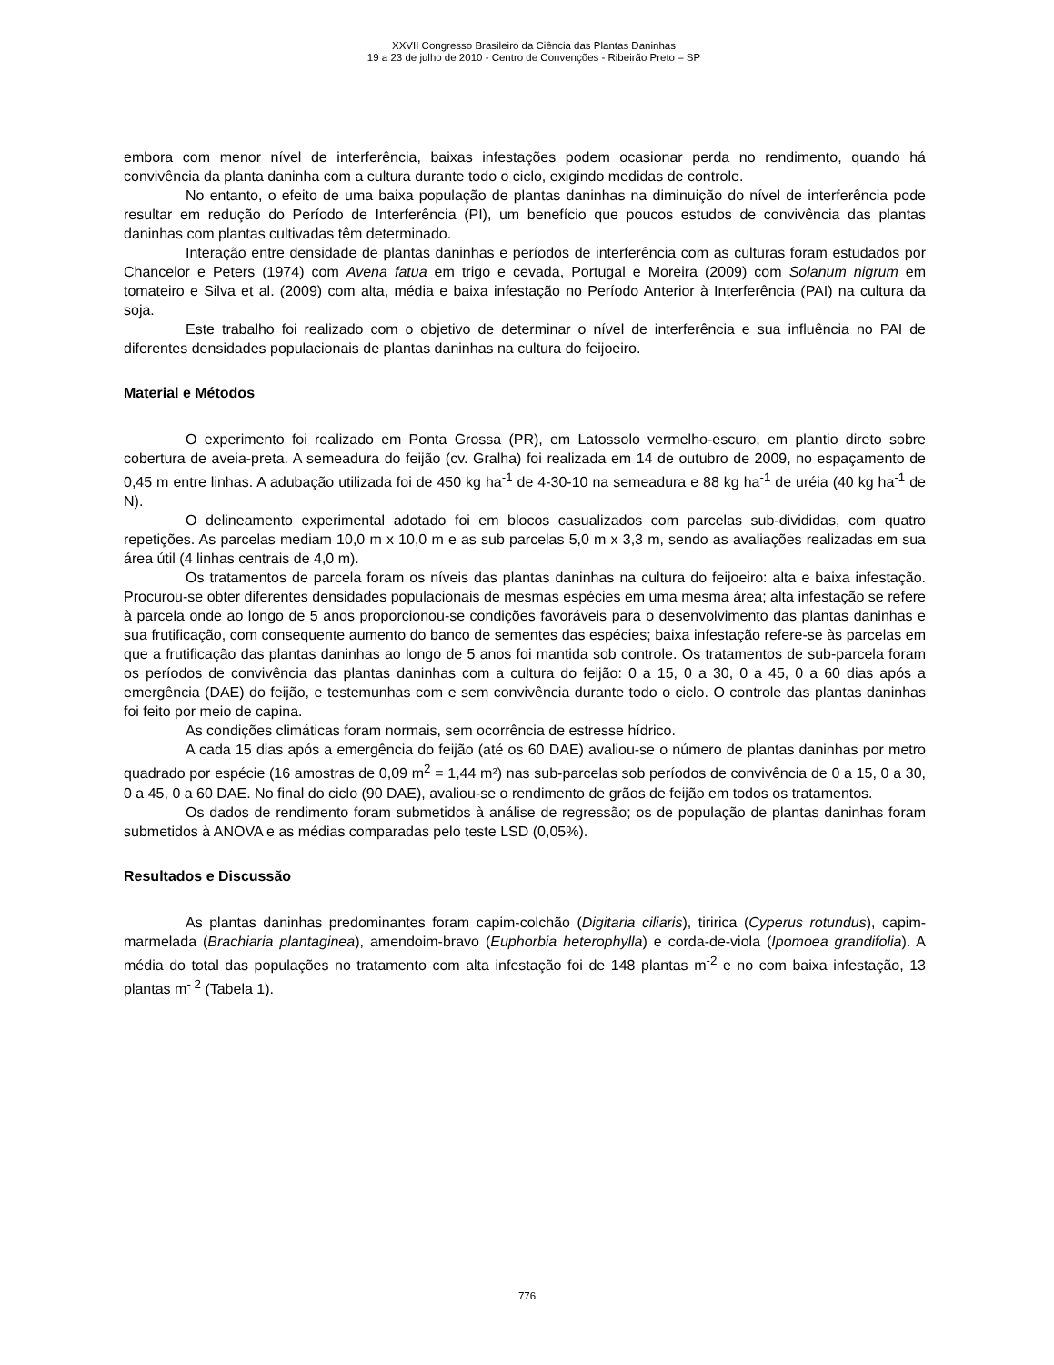XXVII Congresso Brasileiro da Ciência das Plantas Daninhas
19 a 23 de julho de 2010 - Centro de Convenções - Ribeirão Preto – SP
embora com menor nível de interferência, baixas infestações podem ocasionar perda no rendimento, quando há convivência da planta daninha com a cultura durante todo o ciclo, exigindo medidas de controle.
No entanto, o efeito de uma baixa população de plantas daninhas na diminuição do nível de interferência pode resultar em redução do Período de Interferência (PI), um benefício que poucos estudos de convivência das plantas daninhas com plantas cultivadas têm determinado.
Interação entre densidade de plantas daninhas e períodos de interferência com as culturas foram estudados por Chancelor e Peters (1974) com Avena fatua em trigo e cevada, Portugal e Moreira (2009) com Solanum nigrum em tomateiro e Silva et al. (2009) com alta, média e baixa infestação no Período Anterior à Interferência (PAI) na cultura da soja.
Este trabalho foi realizado com o objetivo de determinar o nível de interferência e sua influência no PAI de diferentes densidades populacionais de plantas daninhas na cultura do feijoeiro.
Material e Métodos
O experimento foi realizado em Ponta Grossa (PR), em Latossolo vermelho-escuro, em plantio direto sobre cobertura de aveia-preta. A semeadura do feijão (cv. Gralha) foi realizada em 14 de outubro de 2009, no espaçamento de 0,45 m entre linhas. A adubação utilizada foi de 450 kg ha<sup>-1</sup> de 4-30-10 na semeadura e 88 kg ha<sup>-1</sup> de uréia (40 kg ha<sup>-1</sup> de N).
O delineamento experimental adotado foi em blocos casualizados com parcelas sub-divididas, com quatro repetições. As parcelas mediam 10,0 m x 10,0 m e as sub parcelas 5,0 m x 3,3 m, sendo as avaliações realizadas em sua área útil (4 linhas centrais de 4,0 m).
Os tratamentos de parcela foram os níveis das plantas daninhas na cultura do feijoeiro: alta e baixa infestação. Procurou-se obter diferentes densidades populacionais de mesmas espécies em uma mesma área; alta infestação se refere à parcela onde ao longo de 5 anos proporcionou-se condições favoráveis para o desenvolvimento das plantas daninhas e sua frutificação, com consequente aumento do banco de sementes das espécies; baixa infestação refere-se às parcelas em que a frutificação das plantas daninhas ao longo de 5 anos foi mantida sob controle. Os tratamentos de sub-parcela foram os períodos de convivência das plantas daninhas com a cultura do feijão: 0 a 15, 0 a 30, 0 a 45, 0 a 60 dias após a emergência (DAE) do feijão, e testemunhas com e sem convivência durante todo o ciclo. O controle das plantas daninhas foi feito por meio de capina.
As condições climáticas foram normais, sem ocorrência de estresse hídrico.
A cada 15 dias após a emergência do feijão (até os 60 DAE) avaliou-se o número de plantas daninhas por metro quadrado por espécie (16 amostras de 0,09 m<sup>2</sup> = 1,44 m²) nas sub-parcelas sob períodos de convivência de 0 a 15, 0 a 30, 0 a 45, 0 a 60 DAE. No final do ciclo (90 DAE), avaliou-se o rendimento de grãos de feijão em todos os tratamentos.
Os dados de rendimento foram submetidos à análise de regressão; os de população de plantas daninhas foram submetidos à ANOVA e as médias comparadas pelo teste LSD (0,05%).
Resultados e Discussão
As plantas daninhas predominantes foram capim-colchão (Digitaria ciliaris), tiririca (Cyperus rotundus), capim-marmelada (Brachiaria plantaginea), amendoim-bravo (Euphorbia heterophylla) e corda-de-viola (Ipomoea grandifolia). A média do total das populações no tratamento com alta infestação foi de 148 plantas m<sup>-2</sup> e no com baixa infestação, 13 plantas m<sup>- 2</sup> (Tabela 1).
776